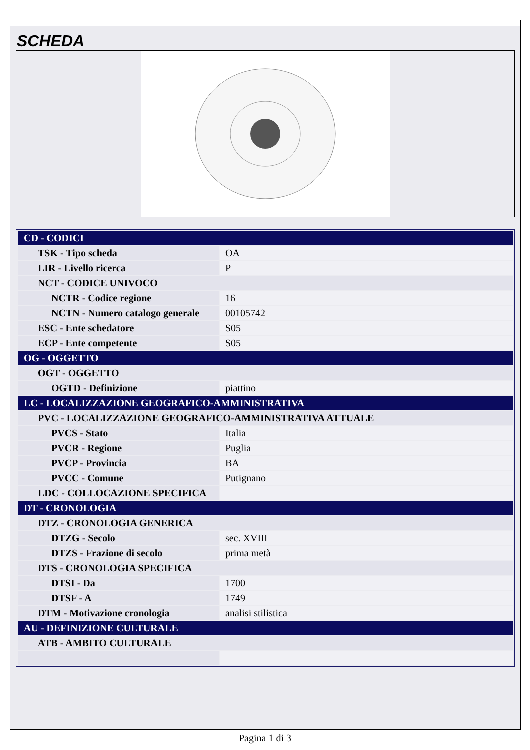SCHEDA
| CD - CODICI | |
| TSK - Tipo scheda | OA |
| LIR - Livello ricerca | P |
| NCT - CODICE UNIVOCO | |
| NCTR - Codice regione | 16 |
| NCTN - Numero catalogo generale | 00105742 |
| ESC - Ente schedatore | S05 |
| ECP - Ente competente | S05 |
| OG - OGGETTO | |
| OGT - OGGETTO | |
| OGTD - Definizione | piattino |
| LC - LOCALIZZAZIONE GEOGRAFICO-AMMINISTRATIVA | |
| PVC - LOCALIZZAZIONE GEOGRAFICO-AMMINISTRATIVA ATTUALE | |
| PVCS - Stato | Italia |
| PVCR - Regione | Puglia |
| PVCP - Provincia | BA |
| PVCC - Comune | Putignano |
| LDC - COLLOCAZIONE SPECIFICA | |
| DT - CRONOLOGIA | |
| DTZ - CRONOLOGIA GENERICA | |
| DTZG - Secolo | sec. XVIII |
| DTZS - Frazione di secolo | prima metà |
| DTS - CRONOLOGIA SPECIFICA | |
| DTSI - Da | 1700 |
| DTSF - A | 1749 |
| DTM - Motivazione cronologia | analisi stilistica |
| AU - DEFINIZIONE CULTURALE | |
| ATB - AMBITO CULTURALE | |
Pagina 1 di 3